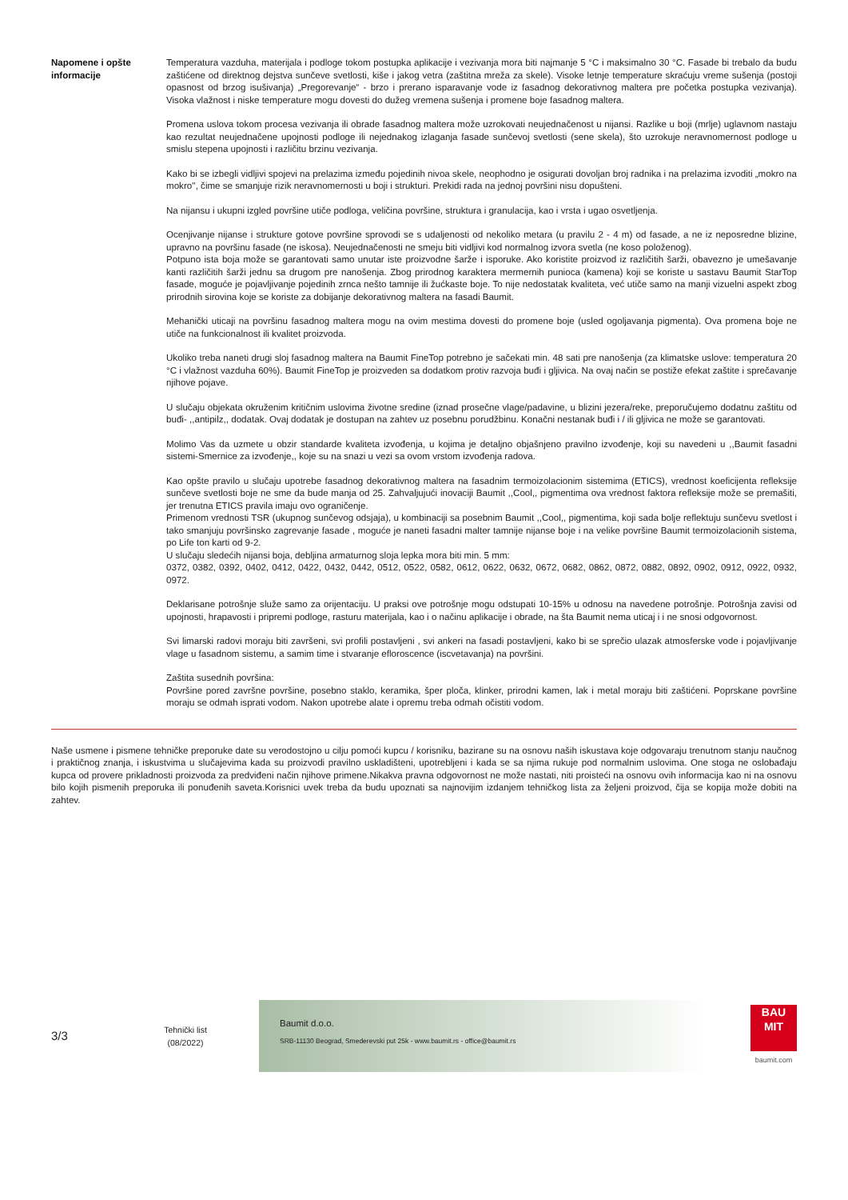Napomene i opšte informacije
Temperatura vazduha, materijala i podloge tokom postupka aplikacije i vezivanja mora biti najmanje 5 °C i maksimalno 30 °C. Fasade bi trebalo da budu zaštićene od direktnog dejstva sunčeve svetlosti, kiše i jakog vetra (zaštitna mreža za skele). Visoke letnje temperature skraćuju vreme sušenja (postoji opasnost od brzog isušivanja) „Pregorevanje“ - brzo i prerano isparavanje vode iz fasadnog dekorativnog maltera pre početka postupka vezivanja). Visoka vlažnost i niske temperature mogu dovesti do dužeg vremena sušenja i promene boje fasadnog maltera.
Promena uslova tokom procesa vezivanja ili obrade fasadnog maltera može uzrokovati neujednačenost u nijansi. Razlike u boji (mrlje) uglavnom nastaju kao rezultat neujednačene upojnosti podloge ili nejednakog izlaganja fasade sunčevoj svetlosti (sene skela), što uzrokuje neravnomernost podloge u smislu stepena upojnosti i različitu brzinu vezivanja.
Kako bi se izbegli vidljivi spojevi na prelazima između pojedinih nivoa skele, neophodno je osigurati dovoljan broj radnika i na prelazima izvoditi „mokro na mokro'', čime se smanjuje rizik neravnomernosti u boji i strukturi. Prekidi rada na jednoj površini nisu dopušteni.
Na nijansu i ukupni izgled površine utiče podloga, veličina površine, struktura i granulacija, kao i vrsta i ugao osvetljenja.
Ocenjivanje nijanse i strukture gotove površine sprovodi se s udaljenosti od nekoliko metara (u pravilu 2 - 4 m) od fasade, a ne iz neposredne blizine, upravno na površinu fasade (ne iskosa). Neujednačenosti ne smeju biti vidljivi kod normalnog izvora svetla (ne koso položenog).
Potpuno ista boja može se garantovati samo unutar iste proizvodne šarže i isporuke. Ako koristite proizvod iz različitih šarži, obavezno je umešavanje kanti različitih šarži jednu sa drugom pre nanošenja. Zbog prirodnog karaktera mermernih punioca (kamena) koji se koriste u sastavu Baumit StarTop fasade, moguće je pojavljivanje pojedinih zrnca nešto tamnije ili žućkaste boje. To nije nedostatak kvaliteta, već utiče samo na manji vizuelni aspekt zbog prirodnih sirovina koje se koriste za dobijanje dekorativnog maltera na fasadi Baumit.
Mehanički uticaji na površinu fasadnog maltera mogu na ovim mestima dovesti do promene boje (usled ogoljavanja pigmenta). Ova promena boje ne utiče na funkcionalnost ili kvalitet proizvoda.
Ukoliko treba naneti drugi sloj fasadnog maltera na Baumit FineTop potrebno je sačekati min. 48 sati pre nanošenja (za klimatske uslove: temperatura 20 °C i vlažnost vazduha 60%). Baumit FineTop je proizveden sa dodatkom protiv razvoja buđi i gljivica. Na ovaj način se postiže efekat zaštite i sprečavanje njihove pojave.
U slučaju objekata okruženim kritičnim uslovima životne sredine (iznad prosečne vlage/padavine, u blizini jezera/reke, preporučujemo dodatnu zaštitu od buđi- ,,antipilz,, dodatak. Ovaj dodatak je dostupan na zahtev uz posebnu porudžbinu. Konačni nestanak buđi i / ili gljivica ne može se garantovati.
Molimo Vas da uzmete u obzir standarde kvaliteta izvođenja, u kojima je detaljno objašnjeno pravilno izvođenje, koji su navedeni u ,,Baumit fasadni sistemi-Smernice za izvođenje,, koje su na snazi u vezi sa ovom vrstom izvođenja radova.
Kao opšte pravilo u slučaju upotrebe fasadnog dekorativnog maltera na fasadnim termoizolacionim sistemima (ETICS), vrednost koeficijenta refleksije sunčeve svetlosti boje ne sme da bude manja od 25. Zahvaljujući inovaciji Baumit ,,Cool,, pigmentima ova vrednost faktora refleksije može se premašiti, jer trenutna ETICS pravila imaju ovo ograničenje.
Primenom vrednosti TSR (ukupnog sunčevog odsjaja), u kombinaciji sa posebnim Baumit ,,Cool,, pigmentima, koji sada bolje reflektuju sunčevu svetlost i tako smanjuju površinsko zagrevanje fasade , moguće je naneti fasadni malter tamnije nijanse boje i na velike površine Baumit termoizolacionih sistema, po Life ton karti od 9-2.
U slučaju sledećih nijansi boja, debljina armaturnog sloja lepka mora biti min. 5 mm:
0372, 0382, 0392, 0402, 0412, 0422, 0432, 0442, 0512, 0522, 0582, 0612, 0622, 0632, 0672, 0682, 0862, 0872, 0882, 0892, 0902, 0912, 0922, 0932, 0972.
Deklarisane potrošnje služe samo za orijentaciju. U praksi ove potrošnje mogu odstupati 10-15% u odnosu na navedene potrošnje. Potrošnja zavisi od upojnosti, hrapavosti i pripremi podloge, rasturu materijala, kao i o načinu aplikacije i obrade, na šta Baumit nema uticaj i i ne snosi odgovornost.
Svi limarski radovi moraju biti završeni, svi profili postavljeni , svi ankeri na fasadi postavljeni, kako bi se sprečio ulazak atmosferske vode i pojavljivanje vlage u fasadnom sistemu, a samim time i stvaranje efloroscence (iscvetavanja) na površini.
Zaštita susednih površina:
Površine pored završne površine, posebno staklo, keramika, šper ploča, klinker, prirodni kamen, lak i metal moraju biti zaštićeni. Poprskane površine moraju se odmah isprati vodom. Nakon upotrebe alate i opremu treba odmah očistiti vodom.
Naše usmene i pismene tehničke preporuke date su verodostojno u cilju pomoći kupcu / korisniku, bazirane su na osnovu naših iskustava koje odgovaraju trenutnom stanju naučnog i praktičnog znanja, i iskustvima u slučajevima kada su proizvodi pravilno uskladišteni, upotrebljeni i kada se sa njima rukuje pod normalnim uslovima. One stoga ne oslobađaju kupca od provere prikladnosti proizvoda za predviđeni način njihove primene.Nikakva pravna odgovornost ne može nastati, niti proisteći na osnovu ovih informacija kao ni na osnovu bilo kojih pismenih preporuka ili ponuđenih saveta.Korisnici uvek treba da budu upoznati sa najnovijim izdanjem tehničkog lista za željeni proizvod, čija se kopija može dobiti na zahtev.
3/3
Tehnički list
(08/2022)
Baumit d.o.o.
SRB-11130 Beograd, Smederevski put 25k - www.baumit.rs - office@baumit.rs
BAU
MIT
baumit.com